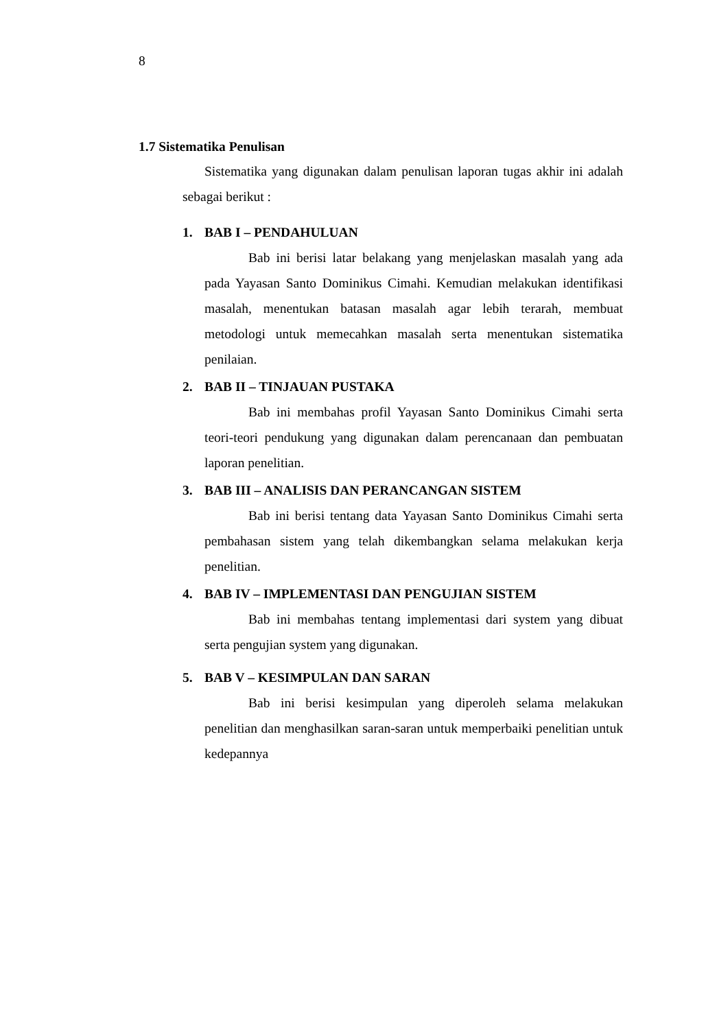8
1.7 Sistematika Penulisan
Sistematika yang digunakan dalam penulisan laporan tugas akhir ini adalah sebagai berikut :
1. BAB I – PENDAHULUAN
Bab ini berisi latar belakang yang menjelaskan masalah yang ada pada Yayasan Santo Dominikus Cimahi. Kemudian melakukan identifikasi masalah, menentukan batasan masalah agar lebih terarah, membuat metodologi untuk memecahkan masalah serta menentukan sistematika penilaian.
2. BAB II – TINJAUAN PUSTAKA
Bab ini membahas profil Yayasan Santo Dominikus Cimahi serta teori-teori pendukung yang digunakan dalam perencanaan dan pembuatan laporan penelitian.
3. BAB III – ANALISIS DAN PERANCANGAN SISTEM
Bab ini berisi tentang data Yayasan Santo Dominikus Cimahi serta pembahasan sistem yang telah dikembangkan selama melakukan kerja penelitian.
4. BAB IV – IMPLEMENTASI DAN PENGUJIAN SISTEM
Bab ini membahas tentang implementasi dari system yang dibuat serta pengujian system yang digunakan.
5. BAB V – KESIMPULAN DAN SARAN
Bab ini berisi kesimpulan yang diperoleh selama melakukan penelitian dan menghasilkan saran-saran untuk memperbaiki penelitian untuk kedepannya